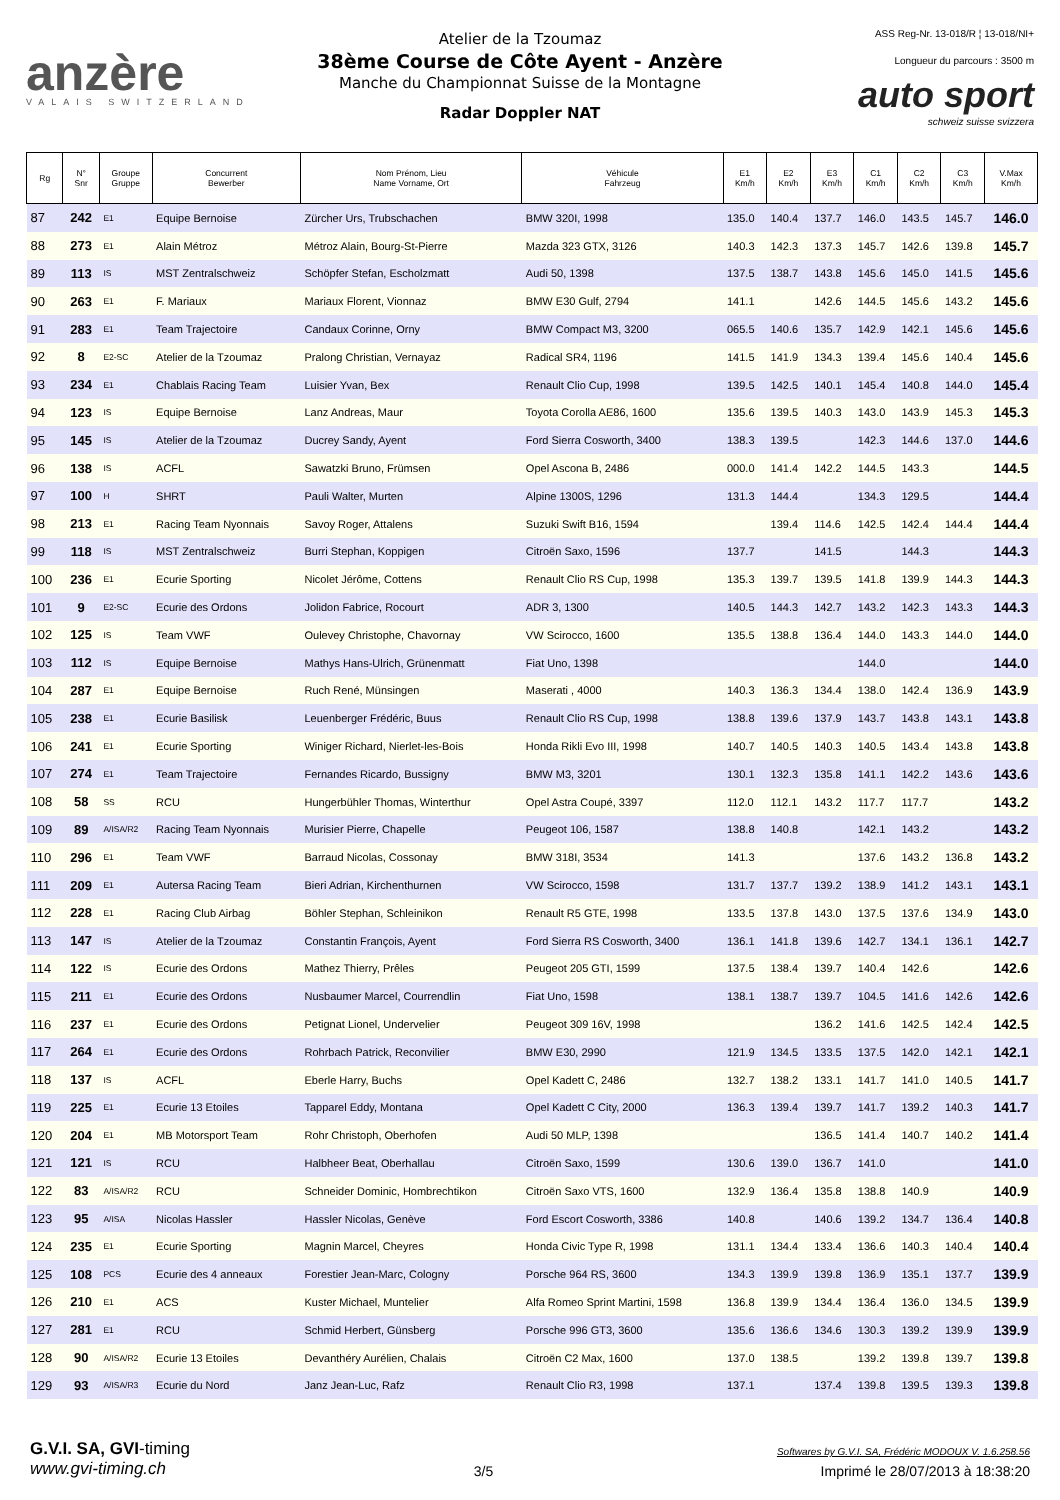anzère
VALAIS SWITZERLAND
Atelier de la Tzoumaz
38ème Course de Côte Ayent - Anzère
Manche du Championnat Suisse de la Montagne
Radar Doppler NAT
ASS Reg-Nr. 13-018/R ¦ 13-018/NI+
Longueur du parcours : 3500 m
auto sport
schweiz suisse svizzera
| Rg | N° Snr | Groupe Gruppe | Concurrent Bewerber | Nom Prénom, Lieu Name Vorname, Ort | Véhicule Fahrzeug | E1 Km/h | E2 Km/h | E3 Km/h | C1 Km/h | C2 Km/h | C3 Km/h | V.Max Km/h |
| --- | --- | --- | --- | --- | --- | --- | --- | --- | --- | --- | --- | --- |
| 87 | 242 | E1 | Equipe Bernoise | Zürcher Urs, Trubschachen | BMW 320I, 1998 | 135.0 | 140.4 | 137.7 | 146.0 | 143.5 | 145.7 | 146.0 |
| 88 | 273 | E1 | Alain Métroz | Métroz Alain, Bourg-St-Pierre | Mazda 323 GTX, 3126 | 140.3 | 142.3 | 137.3 | 145.7 | 142.6 | 139.8 | 145.7 |
| 89 | 113 | IS | MST Zentralschweiz | Schöpfer Stefan, Escholzmatt | Audi 50, 1398 | 137.5 | 138.7 | 143.8 | 145.6 | 145.0 | 141.5 | 145.6 |
| 90 | 263 | E1 | F. Mariaux | Mariaux Florent, Vionnaz | BMW E30 Gulf, 2794 | 141.1 | | 142.6 | 144.5 | 145.6 | 143.2 | 145.6 |
| 91 | 283 | E1 | Team Trajectoire | Candaux Corinne, Orny | BMW Compact M3, 3200 | 065.5 | 140.6 | 135.7 | 142.9 | 142.1 | 145.6 | 145.6 |
| 92 | 8 | E2-SC | Atelier de la Tzoumaz | Pralong Christian, Vernayaz | Radical SR4, 1196 | 141.5 | 141.9 | 134.3 | 139.4 | 145.6 | 140.4 | 145.6 |
| 93 | 234 | E1 | Chablais Racing Team | Luisier Yvan, Bex | Renault Clio Cup, 1998 | 139.5 | 142.5 | 140.1 | 145.4 | 140.8 | 144.0 | 145.4 |
| 94 | 123 | IS | Equipe Bernoise | Lanz Andreas, Maur | Toyota Corolla AE86, 1600 | 135.6 | 139.5 | 140.3 | 143.0 | 143.9 | 145.3 | 145.3 |
| 95 | 145 | IS | Atelier de la Tzoumaz | Ducrey Sandy, Ayent | Ford Sierra Cosworth, 3400 | 138.3 | 139.5 | | 142.3 | 144.6 | 137.0 | 144.6 |
| 96 | 138 | IS | ACFL | Sawatzki Bruno, Frümsen | Opel Ascona B, 2486 | 000.0 | 141.4 | 142.2 | 144.5 | 143.3 | | 144.5 |
| 97 | 100 | H | SHRT | Pauli Walter, Murten | Alpine 1300S, 1296 | 131.3 | 144.4 | | 134.3 | 129.5 | | 144.4 |
| 98 | 213 | E1 | Racing Team Nyonnais | Savoy Roger, Attalens | Suzuki Swift B16, 1594 | | 139.4 | 114.6 | 142.5 | 142.4 | 144.4 | 144.4 |
| 99 | 118 | IS | MST Zentralschweiz | Burri Stephan, Koppigen | Citroën Saxo, 1596 | 137.7 | | 141.5 | | 144.3 | | 144.3 |
| 100 | 236 | E1 | Ecurie Sporting | Nicolet Jérôme, Cottens | Renault Clio RS Cup, 1998 | 135.3 | 139.7 | 139.5 | 141.8 | 139.9 | 144.3 | 144.3 |
| 101 | 9 | E2-SC | Ecurie des Ordons | Jolidon Fabrice, Rocourt | ADR 3, 1300 | 140.5 | 144.3 | 142.7 | 143.2 | 142.3 | 143.3 | 144.3 |
| 102 | 125 | IS | Team VWF | Oulevey Christophe, Chavornay | VW Scirocco, 1600 | 135.5 | 138.8 | 136.4 | 144.0 | 143.3 | 144.0 | 144.0 |
| 103 | 112 | IS | Equipe Bernoise | Mathys Hans-Ulrich, Grünenmatt | Fiat Uno, 1398 | | | | 144.0 | | | 144.0 |
| 104 | 287 | E1 | Equipe Bernoise | Ruch René, Münsingen | Maserati , 4000 | 140.3 | 136.3 | 134.4 | 138.0 | 142.4 | 136.9 | 143.9 |
| 105 | 238 | E1 | Ecurie Basilisk | Leuenberger Frédéric, Buus | Renault Clio RS Cup, 1998 | 138.8 | 139.6 | 137.9 | 143.7 | 143.8 | 143.1 | 143.8 |
| 106 | 241 | E1 | Ecurie Sporting | Winiger Richard, Nierlet-les-Bois | Honda Rikli Evo III, 1998 | 140.7 | 140.5 | 140.3 | 140.5 | 143.4 | 143.8 | 143.8 |
| 107 | 274 | E1 | Team Trajectoire | Fernandes Ricardo, Bussigny | BMW M3, 3201 | 130.1 | 132.3 | 135.8 | 141.1 | 142.2 | 143.6 | 143.6 |
| 108 | 58 | SS | RCU | Hungerbühler Thomas, Winterthur | Opel Astra Coupé, 3397 | 112.0 | 112.1 | 143.2 | 117.7 | 117.7 | | 143.2 |
| 109 | 89 | A/ISA/R2 | Racing Team Nyonnais | Murisier Pierre, Chapelle | Peugeot 106, 1587 | 138.8 | 140.8 | | 142.1 | 143.2 | | 143.2 |
| 110 | 296 | E1 | Team VWF | Barraud Nicolas, Cossonay | BMW 318I, 3534 | 141.3 | | | 137.6 | 143.2 | 136.8 | 143.2 |
| 111 | 209 | E1 | Autersa Racing Team | Bieri Adrian, Kirchenthurnen | VW Scirocco, 1598 | 131.7 | 137.7 | 139.2 | 138.9 | 141.2 | 143.1 | 143.1 |
| 112 | 228 | E1 | Racing Club Airbag | Böhler Stephan, Schleinikon | Renault R5 GTE, 1998 | 133.5 | 137.8 | 143.0 | 137.5 | 137.6 | 134.9 | 143.0 |
| 113 | 147 | IS | Atelier de la Tzoumaz | Constantin François, Ayent | Ford Sierra RS Cosworth, 3400 | 136.1 | 141.8 | 139.6 | 142.7 | 134.1 | 136.1 | 142.7 |
| 114 | 122 | IS | Ecurie des Ordons | Mathez Thierry, Prêles | Peugeot 205 GTI, 1599 | 137.5 | 138.4 | 139.7 | 140.4 | 142.6 | | 142.6 |
| 115 | 211 | E1 | Ecurie des Ordons | Nusbaumer Marcel, Courrendlin | Fiat Uno, 1598 | 138.1 | 138.7 | 139.7 | 104.5 | 141.6 | 142.6 | 142.6 |
| 116 | 237 | E1 | Ecurie des Ordons | Petignat Lionel, Undervelier | Peugeot 309 16V, 1998 | | | 136.2 | 141.6 | 142.5 | 142.4 | 142.5 |
| 117 | 264 | E1 | Ecurie des Ordons | Rohrbach Patrick, Reconvilier | BMW E30, 2990 | 121.9 | 134.5 | 133.5 | 137.5 | 142.0 | 142.1 | 142.1 |
| 118 | 137 | IS | ACFL | Eberle Harry, Buchs | Opel Kadett C, 2486 | 132.7 | 138.2 | 133.1 | 141.7 | 141.0 | 140.5 | 141.7 |
| 119 | 225 | E1 | Ecurie 13 Etoiles | Tapparel Eddy, Montana | Opel Kadett C City, 2000 | 136.3 | 139.4 | 139.7 | 141.7 | 139.2 | 140.3 | 141.7 |
| 120 | 204 | E1 | MB Motorsport Team | Rohr Christoph, Oberhofen | Audi 50 MLP, 1398 | | | 136.5 | 141.4 | 140.7 | 140.2 | 141.4 |
| 121 | 121 | IS | RCU | Halbheer Beat, Oberhallau | Citroën Saxo, 1599 | 130.6 | 139.0 | 136.7 | 141.0 | | | 141.0 |
| 122 | 83 | A/ISA/R2 | RCU | Schneider Dominic, Hombrechtikon | Citroën Saxo VTS, 1600 | 132.9 | 136.4 | 135.8 | 138.8 | 140.9 | | 140.9 |
| 123 | 95 | A/ISA | Nicolas Hassler | Hassler Nicolas, Genève | Ford Escort Cosworth, 3386 | 140.8 | | 140.6 | 139.2 | 134.7 | 136.4 | 140.8 |
| 124 | 235 | E1 | Ecurie Sporting | Magnin Marcel, Cheyres | Honda Civic Type R, 1998 | 131.1 | 134.4 | 133.4 | 136.6 | 140.3 | 140.4 | 140.4 |
| 125 | 108 | PCS | Ecurie des 4 anneaux | Forestier Jean-Marc, Cologny | Porsche 964 RS, 3600 | 134.3 | 139.9 | 139.8 | 136.9 | 135.1 | 137.7 | 139.9 |
| 126 | 210 | E1 | ACS | Kuster Michael, Muntelier | Alfa Romeo Sprint Martini, 1598 | 136.8 | 139.9 | 134.4 | 136.4 | 136.0 | 134.5 | 139.9 |
| 127 | 281 | E1 | RCU | Schmid Herbert, Günsberg | Porsche 996 GT3, 3600 | 135.6 | 136.6 | 134.6 | 130.3 | 139.2 | 139.9 | 139.9 |
| 128 | 90 | A/ISA/R2 | Ecurie 13 Etoiles | Devanthéry Aurélien, Chalais | Citroën C2 Max, 1600 | 137.0 | 138.5 | | 139.2 | 139.8 | 139.7 | 139.8 |
| 129 | 93 | A/ISA/R3 | Ecurie du Nord | Janz Jean-Luc, Rafz | Renault Clio R3, 1998 | 137.1 | | 137.4 | 139.8 | 139.5 | 139.3 | 139.8 |
G.V.I. SA, GVI-timing
www.gvi-timing.ch
3/5
Softwares by G.V.I. SA, Frédéric MODOUX V. 1.6.258.56
Imprimé le 28/07/2013 à 18:38:20